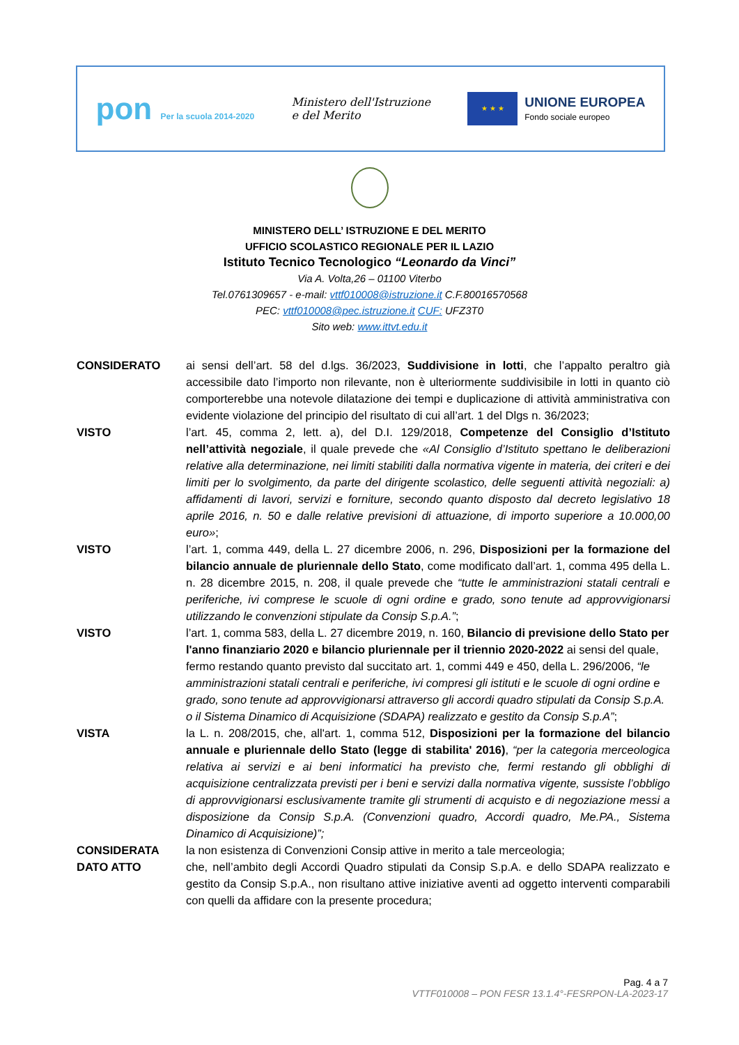pon Per la scuola 2014-2020
Ministero dell'Istruzione
e del Merito
★ ★ ★
UNIONE EUROPEA
Fondo sociale europeo
MINISTERO DELL’ ISTRUZIONE E DEL MERITO
UFFICIO SCOLASTICO REGIONALE PER IL LAZIO
Istituto Tecnico Tecnologico “Leonardo da Vinci”
Via A. Volta,26 – 01100 Viterbo
Tel.0761309657 - e-mail: vttf010008@istruzione.it C.F.80016570568
PEC: vttf010008@pec.istruzione.it CUF: UFZ3T0
Sito web: www.ittvt.edu.it
CONSIDERATO ai sensi dell’art. 58 del d.lgs. 36/2023, Suddivisione in lotti, che l’appalto peraltro già accessibile dato l’importo non rilevante, non è ulteriormente suddivisibile in lotti in quanto ciò comporterebbe una notevole dilatazione dei tempi e duplicazione di attività amministrativa con evidente violazione del principio del risultato di cui all’art. 1 del Dlgs n. 36/2023;
VISTO l’art. 45, comma 2, lett. a), del D.I. 129/2018, Competenze del Consiglio d’Istituto nell’attività negoziale, il quale prevede che «Al Consiglio d’Istituto spettano le deliberazioni relative alla determinazione, nei limiti stabiliti dalla normativa vigente in materia, dei criteri e dei limiti per lo svolgimento, da parte del dirigente scolastico, delle seguenti attività negoziali: a) affidamenti di lavori, servizi e forniture, secondo quanto disposto dal decreto legislativo 18 aprile 2016, n. 50 e dalle relative previsioni di attuazione, di importo superiore a 10.000,00 euro»;
VISTO l’art. 1, comma 449, della L. 27 dicembre 2006, n. 296, Disposizioni per la formazione del bilancio annuale de pluriennale dello Stato, come modificato dall’art. 1, comma 495 della L. n. 28 dicembre 2015, n. 208, il quale prevede che “tutte le amministrazioni statali centrali e periferiche, ivi comprese le scuole di ogni ordine e grado, sono tenute ad approvvigionarsi utilizzando le convenzioni stipulate da Consip S.p.A.”;
VISTO l’art. 1, comma 583, della L. 27 dicembre 2019, n. 160, Bilancio di previsione dello Stato per l'anno finanziario 2020 e bilancio pluriennale per il triennio 2020-2022 ai sensi del quale, fermo restando quanto previsto dal succitato art. 1, commi 449 e 450, della L. 296/2006, “le amministrazioni statali centrali e periferiche, ivi compresi gli istituti e le scuole di ogni ordine e grado, sono tenute ad approvvigionarsi attraverso gli accordi quadro stipulati da Consip S.p.A. o il Sistema Dinamico di Acquisizione (SDAPA) realizzato e gestito da Consip S.p.A”;
VISTA la L. n. 208/2015, che, all'art. 1, comma 512, Disposizioni per la formazione del bilancio annuale e pluriennale dello Stato (legge di stabilita' 2016), “per la categoria merceologica relativa ai servizi e ai beni informatici ha previsto che, fermi restando gli obblighi di acquisizione centralizzata previsti per i beni e servizi dalla normativa vigente, sussiste l’obbligo di approvvigionarsi esclusivamente tramite gli strumenti di acquisto e di negoziazione messi a disposizione da Consip S.p.A. (Convenzioni quadro, Accordi quadro, Me.PA., Sistema Dinamico di Acquisizione)”;
CONSIDERATA la non esistenza di Convenzioni Consip attive in merito a tale merceologia;
DATO ATTO che, nell’ambito degli Accordi Quadro stipulati da Consip S.p.A. e dello SDAPA realizzato e gestito da Consip S.p.A., non risultano attive iniziative aventi ad oggetto interventi comparabili con quelli da affidare con la presente procedura;
Pag. 4 a 7
VTTF010008 – PON FESR 13.1.4°-FESRPON-LA-2023-17